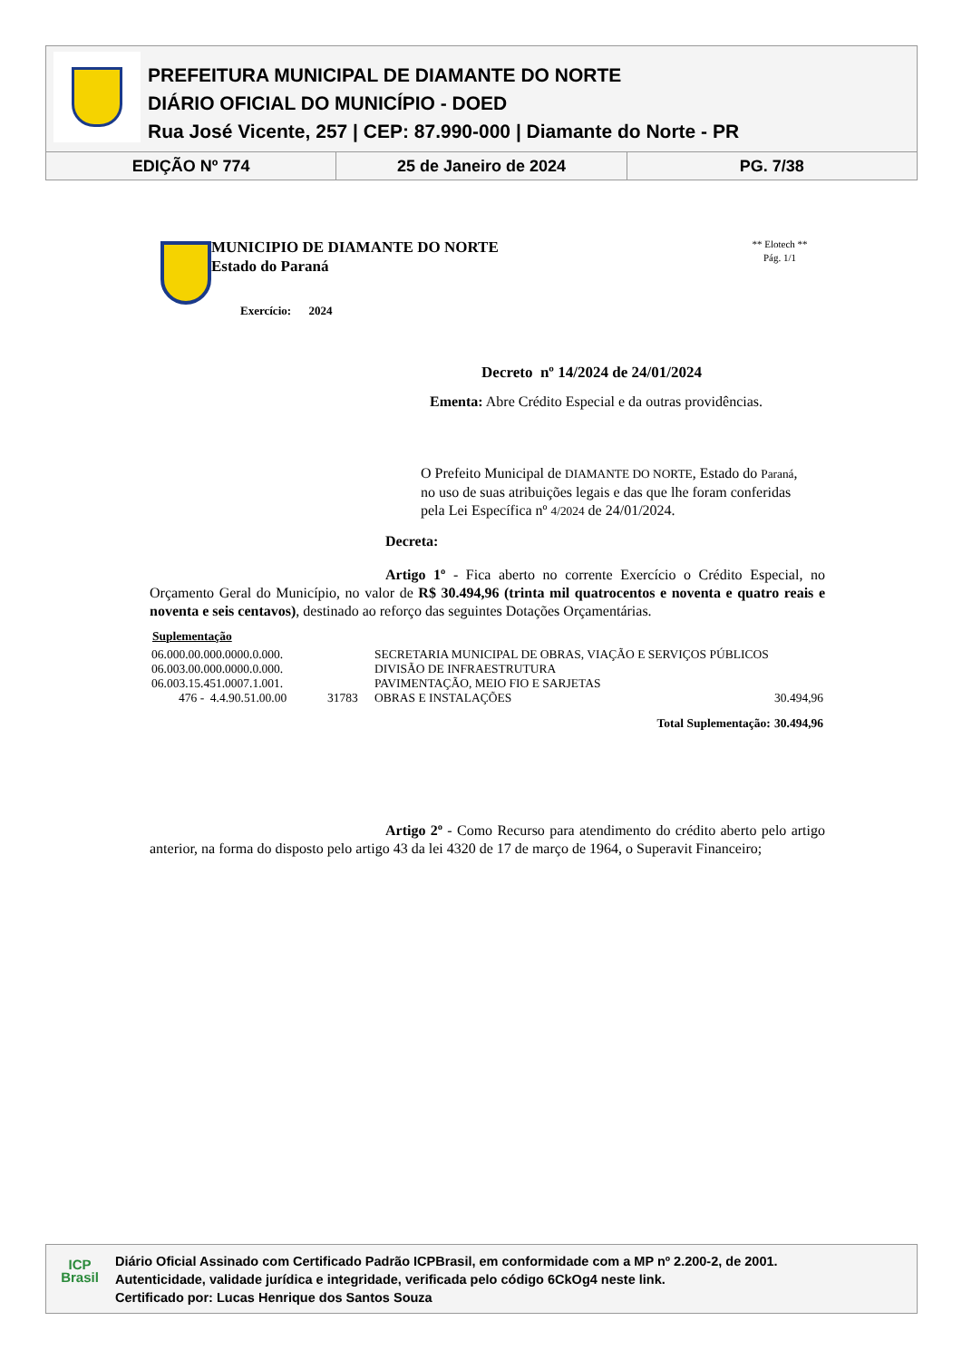PREFEITURA MUNICIPAL DE DIAMANTE DO NORTE
DIÁRIO OFICIAL DO MUNICÍPIO - DOED
Rua José Vicente, 257 | CEP: 87.990-000 | Diamante do Norte - PR
EDIÇÃO Nº 774 25 de Janeiro de 2024 PG. 7/38
MUNICIPIO DE DIAMANTE DO NORTE
Estado do Paraná
Exercício: 2024
** Elotech **
Pág. 1/1
Decreto nº 14/2024 de 24/01/2024
Ementa: Abre Crédito Especial e da outras providências.
O Prefeito Municipal de DIAMANTE DO NORTE, Estado do Paraná, no uso de suas atribuições legais e das que lhe foram conferidas pela Lei Específica nº 4/2024 de 24/01/2024.
Decreta:
Artigo 1º - Fica aberto no corrente Exercício o Crédito Especial, no Orçamento Geral do Município, no valor de R$ 30.494,96 (trinta mil quatrocentos e noventa e quatro reais e noventa e seis centavos), destinado ao reforço das seguintes Dotações Orçamentárias.
Suplementação
| 06.000.00.000.0000.0.000. | | SECRETARIA MUNICIPAL DE OBRAS, VIAÇÃO E SERVIÇOS PÚBLICOS | |
| 06.003.00.000.0000.0.000. | | DIVISÃO DE INFRAESTRUTURA | |
| 06.003.15.451.0007.1.001. | | PAVIMENTAÇÃO, MEIO FIO E SARJETAS | |
| 476 - 4.4.90.51.00.00 | 31783 | OBRAS E INSTALAÇÕES | 30.494,96 |
| | | Total Suplementação: | 30.494,96 |
Artigo 2º - Como Recurso para atendimento do crédito aberto pelo artigo anterior, na forma do disposto pelo artigo 43 da lei 4320 de 17 de março de 1964, o Superavit Financeiro;
ICP
Brasil
Diário Oficial Assinado com Certificado Padrão ICPBrasil, em conformidade com a MP nº 2.200-2, de 2001.
Autenticidade, validade jurídica e integridade, verificada pelo código 6CkOg4 neste link.
Certificado por: Lucas Henrique dos Santos Souza